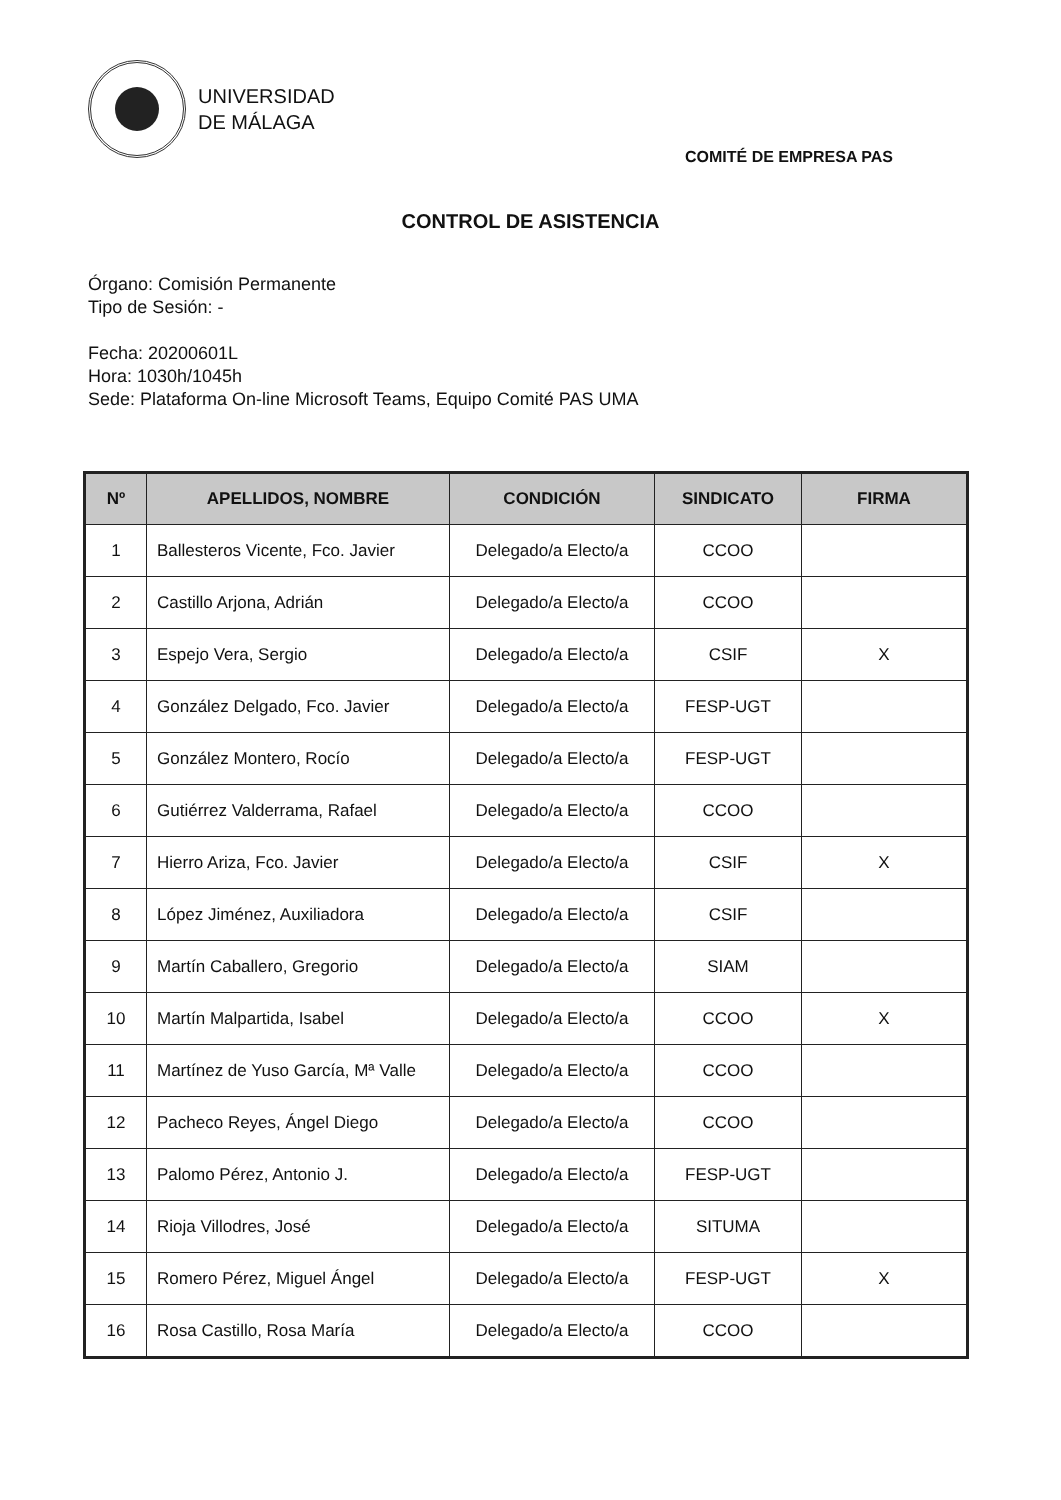UNIVERSIDAD
DE MÁLAGA
COMITÉ DE EMPRESA PAS
CONTROL DE ASISTENCIA
Órgano: Comisión Permanente
Tipo de Sesión: -
Fecha: 20200601L
Hora: 1030h/1045h
Sede: Plataforma On-line Microsoft Teams, Equipo Comité PAS UMA
| Nº | APELLIDOS, NOMBRE | CONDICIÓN | SINDICATO | FIRMA |
| --- | --- | --- | --- | --- |
| 1 | Ballesteros Vicente, Fco. Javier | Delegado/a Electo/a | CCOO | |
| 2 | Castillo Arjona, Adrián | Delegado/a Electo/a | CCOO | |
| 3 | Espejo Vera, Sergio | Delegado/a Electo/a | CSIF | X |
| 4 | González Delgado, Fco. Javier | Delegado/a Electo/a | FESP-UGT | |
| 5 | González Montero, Rocío | Delegado/a Electo/a | FESP-UGT | |
| 6 | Gutiérrez Valderrama, Rafael | Delegado/a Electo/a | CCOO | |
| 7 | Hierro Ariza, Fco. Javier | Delegado/a Electo/a | CSIF | X |
| 8 | López Jiménez, Auxiliadora | Delegado/a Electo/a | CSIF | |
| 9 | Martín Caballero, Gregorio | Delegado/a Electo/a | SIAM | |
| 10 | Martín Malpartida, Isabel | Delegado/a Electo/a | CCOO | X |
| 11 | Martínez de Yuso García, Mª Valle | Delegado/a Electo/a | CCOO | |
| 12 | Pacheco Reyes, Ángel Diego | Delegado/a Electo/a | CCOO | |
| 13 | Palomo Pérez, Antonio J. | Delegado/a Electo/a | FESP-UGT | |
| 14 | Rioja Villodres, José | Delegado/a Electo/a | SITUMA | |
| 15 | Romero Pérez, Miguel Ángel | Delegado/a Electo/a | FESP-UGT | X |
| 16 | Rosa Castillo, Rosa María | Delegado/a Electo/a | CCOO | |